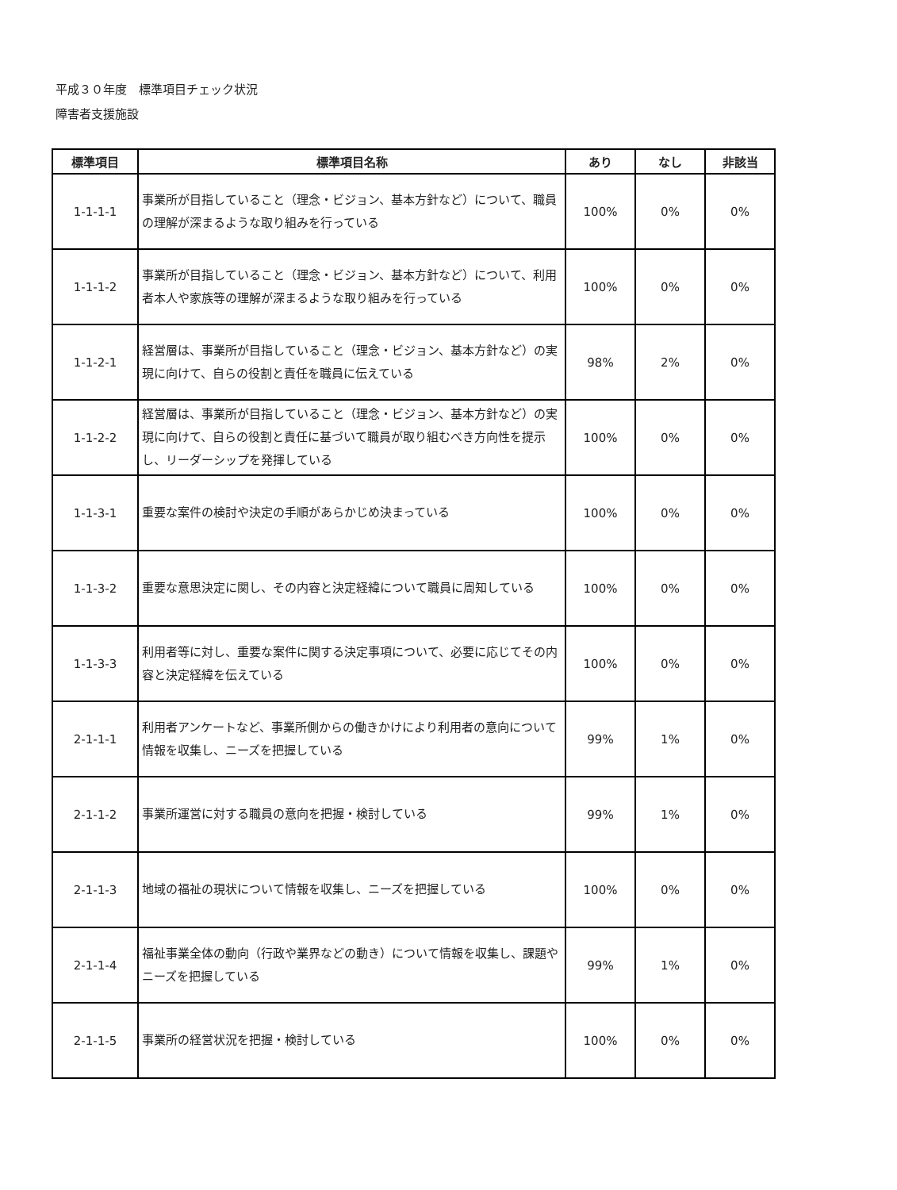平成３０年度　標準項目チェック状況
障害者支援施設
| 標準項目 | 標準項目名称 | あり | なし | 非該当 |
| --- | --- | --- | --- | --- |
| 1-1-1-1 | 事業所が目指していること（理念・ビジョン、基本方針など）について、職員の理解が深まるような取り組みを行っている | 100% | 0% | 0% |
| 1-1-1-2 | 事業所が目指していること（理念・ビジョン、基本方針など）について、利用者本人や家族等の理解が深まるような取り組みを行っている | 100% | 0% | 0% |
| 1-1-2-1 | 経営層は、事業所が目指していること（理念・ビジョン、基本方針など）の実現に向けて、自らの役割と責任を職員に伝えている | 98% | 2% | 0% |
| 1-1-2-2 | 経営層は、事業所が目指していること（理念・ビジョン、基本方針など）の実現に向けて、自らの役割と責任に基づいて職員が取り組むべき方向性を提示し、リーダーシップを発揮している | 100% | 0% | 0% |
| 1-1-3-1 | 重要な案件の検討や決定の手順があらかじめ決まっている | 100% | 0% | 0% |
| 1-1-3-2 | 重要な意思決定に関し、その内容と決定経緯について職員に周知している | 100% | 0% | 0% |
| 1-1-3-3 | 利用者等に対し、重要な案件に関する決定事項について、必要に応じてその内容と決定経緯を伝えている | 100% | 0% | 0% |
| 2-1-1-1 | 利用者アンケートなど、事業所側からの働きかけにより利用者の意向について情報を収集し、ニーズを把握している | 99% | 1% | 0% |
| 2-1-1-2 | 事業所運営に対する職員の意向を把握・検討している | 99% | 1% | 0% |
| 2-1-1-3 | 地域の福祉の現状について情報を収集し、ニーズを把握している | 100% | 0% | 0% |
| 2-1-1-4 | 福祉事業全体の動向（行政や業界などの動き）について情報を収集し、課題やニーズを把握している | 99% | 1% | 0% |
| 2-1-1-5 | 事業所の経営状況を把握・検討している | 100% | 0% | 0% |